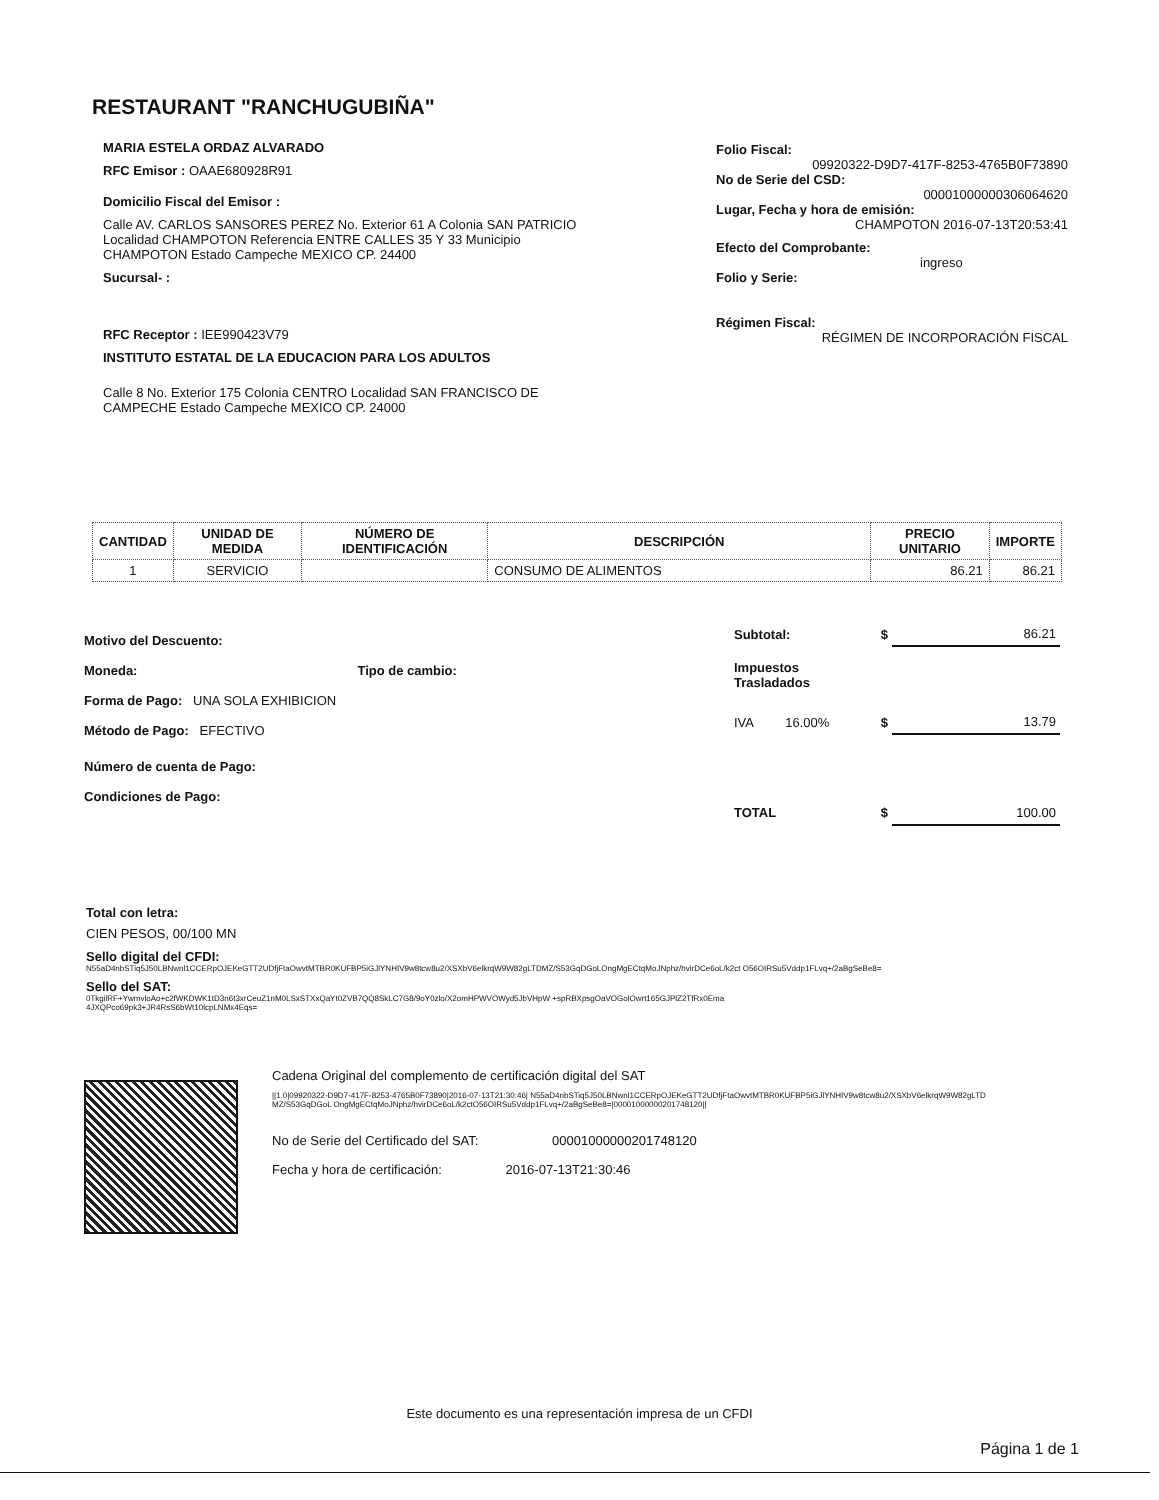RESTAURANT "RANCHUGUBIÑA"
MARIA ESTELA ORDAZ ALVARADO
RFC Emisor : OAAE680928R91
Domicilio Fiscal del Emisor :
Calle AV. CARLOS SANSORES PEREZ No. Exterior 61 A Colonia SAN PATRICIO Localidad CHAMPOTON Referencia ENTRE CALLES 35 Y 33 Municipio CHAMPOTON Estado Campeche MEXICO CP. 24400
Sucursal- :
RFC Receptor : IEE990423V79
INSTITUTO ESTATAL DE LA EDUCACION PARA LOS ADULTOS
Calle 8 No. Exterior 175 Colonia CENTRO Localidad SAN FRANCISCO DE CAMPECHE Estado Campeche MEXICO CP. 24000
Folio Fiscal:
09920322-D9D7-417F-8253-4765B0F73890
No de Serie del CSD:
00001000000306064620
Lugar, Fecha y hora de emisión:
CHAMPOTON 2016-07-13T20:53:41
Efecto del Comprobante:
ingreso
Folio y Serie:
Régimen Fiscal:
RÉGIMEN DE INCORPORACIÓN FISCAL
| CANTIDAD | UNIDAD DE MEDIDA | NÚMERO DE IDENTIFICACIÓN | DESCRIPCIÓN | PRECIO UNITARIO | IMPORTE |
| --- | --- | --- | --- | --- | --- |
| 1 | SERVICIO | | CONSUMO DE ALIMENTOS | 86.21 | 86.21 |
Motivo del Descuento:
Moneda: Tipo de cambio:
Forma de Pago: UNA SOLA EXHIBICION
Método de Pago: EFECTIVO
Número de cuenta de Pago:
Condiciones de Pago:
| Subtotal: | | $ | 86.21 |
| Impuestos Trasladados | | | |
| IVA | 16.00% | $ | 13.79 |
| TOTAL | | $ | 100.00 |
Total con letra:
CIEN PESOS, 00/100 MN
Sello digital del CFDI:
N55aD4nbSTiq5J50LBNwnl1CCERpOJEKeGTT2UDfjFtaOwvtMTBR0KUFBP5iGJlYNHIV9w8tcw8u2/XSXbV6elkrqW9W82gLTDMZ/S53GqDGoLOngMgECtqMoJNphz/hvirDCe6oL/k2ct O56OIRSu5Vddp1FLvq+/2aBgSeBe8=
Sello del SAT:
0TkgilRF+YwmvloAo+c2fWKDWK1tD3n6t3xrCeuZ1nM0LSxSTXxQaYt0ZVB7QQ8SkLC7G8/9oY0zlo/X2omHPWVOWyd5JbVHpW +spRBXpsgOaVOGolOwrt165GJPlZ2TfRx0Ema4JXQPco69pk3+JR4RsS6bWt10lcpLNMx4Eqs=
Cadena Original del complemento de certificación digital del SAT
||1.0|09920322-D9D7-417F-8253-4765B0F73890|2016-07-13T21:30:46| N55aD4nbSTiq5J50LBNwnl1CCERpOJEKeGTT2UDfjFtaOwvtMTBR0KUFBP5iGJlYNHIV9w8tcw8u2/XSXbV6elkrqW9W82gLTDMZ/S53GqDGoL OngMgECtqMoJNphz/hvirDCe6oL/k2ctO56OIRSu5Vddp1FLvq+/2aBgSeBe8=|00001000000201748120||
No de Serie del Certificado del SAT: 00001000000201748120
Fecha y hora de certificación: 2016-07-13T21:30:46
Este documento es una representación impresa de un CFDI
Página 1 de 1